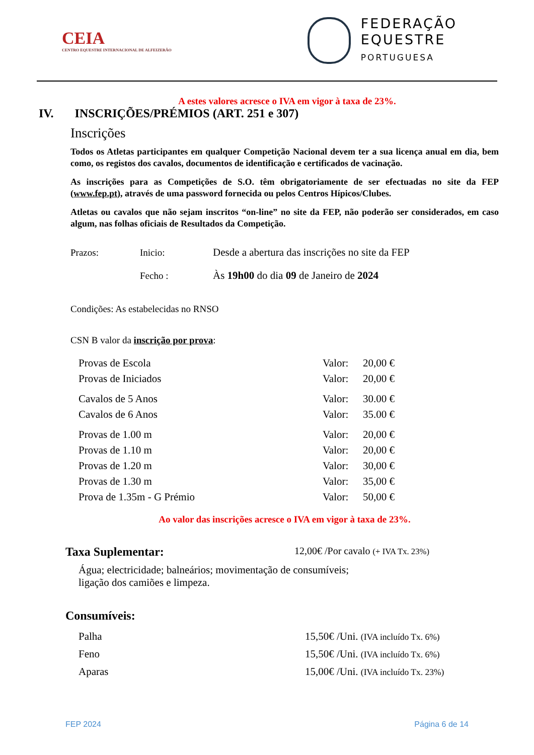CEIA
CENTRO EQUESTRE INTERNACIONAL DE ALFEIZERÃO
FEDERAÇÃO
EQUESTRE
PORTUGUESA
A estes valores acresce o IVA em vigor à taxa de 23%.
IV. INSCRIÇÕES/PRÉMIOS (ART. 251 e 307)
Inscrições
Todos os Atletas participantes em qualquer Competição Nacional devem ter a sua licença anual em dia, bem como, os registos dos cavalos, documentos de identificação e certificados de vacinação.
As inscrições para as Competições de S.O. têm obrigatoriamente de ser efectuadas no site da FEP (www.fep.pt), através de uma password fornecida ou pelos Centros Hípicos/Clubes.
Atletas ou cavalos que não sejam inscritos “on-line” no site da FEP, não poderão ser considerados, em caso algum, nas folhas oficiais de Resultados da Competição.
| Prazos: | Inicio: | Desde a abertura das inscrições no site da FEP |
| | Fecho : | Às 19h00 do dia 09 de Janeiro de 2024 |
Condições: As estabelecidas no RNSO
CSN B valor da inscrição por prova:
| Provas de Escola | Valor: | 20,00 € |
| Provas de Iniciados | Valor: | 20,00 € |
| Cavalos de 5 Anos | Valor: | 30.00 € |
| Cavalos de 6 Anos | Valor: | 35.00 € |
| Provas de 1.00 m | Valor: | 20,00 € |
| Provas de 1.10 m | Valor: | 20,00 € |
| Provas de 1.20 m | Valor: | 30,00 € |
| Provas de 1.30 m | Valor: | 35,00 € |
| Prova de 1.35m - G Prémio | Valor: | 50,00 € |
Ao valor das inscrições acresce o IVA em vigor à taxa de 23%.
Taxa Suplementar: 12,00€ /Por cavalo (+ IVA Tx. 23%)
Água; electricidade; balneários; movimentação de consumíveis;
ligação dos camiões e limpeza.
Consumíveis:
| Palha | 15,50€ /Uni. (IVA incluído Tx. 6%) |
| Feno | 15,50€ /Uni. (IVA incluído Tx. 6%) |
| Aparas | 15,00€ /Uni. (IVA incluído Tx. 23%) |
FEP 2024 Página 6 de 14